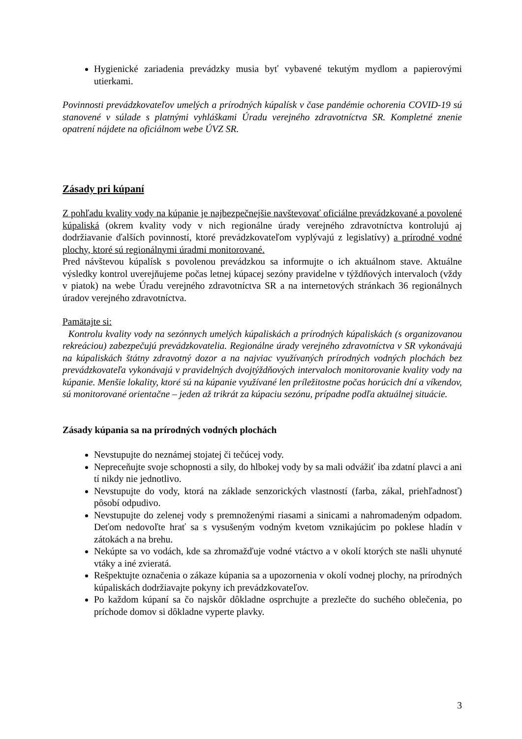Hygienické zariadenia prevádzky musia byť vybavené tekutým mydlom a papierovými utierkami.
Povinnosti prevádzkovateľov umelých a prírodných kúpalísk v čase pandémie ochorenia COVID-19 sú stanovené v súlade s platnými vyhláškami Úradu verejného zdravotníctva SR. Kompletné znenie opatrení nájdete na oficiálnom webe ÚVZ SR.
Zásady pri kúpaní
Z pohľadu kvality vody na kúpanie je najbezpečnejšie navštevovať oficiálne prevádzkované a povolené kúpaliská (okrem kvality vody v nich regionálne úrady verejného zdravotníctva kontrolujú aj dodržiavanie ďalších povinností, ktoré prevádzkovateľom vyplývajú z legislatívy) a prírodné vodné plochy, ktoré sú regionálnymi úradmi monitorované.
Pred návštevou kúpalísk s povolenou prevádzkou sa informujte o ich aktuálnom stave. Aktuálne výsledky kontrol uverejňujeme počas letnej kúpacej sezóny pravidelne v týždňových intervaloch (vždy v piatok) na webe Úradu verejného zdravotníctva SR a na internetových stránkach 36 regionálnych úradov verejného zdravotníctva.
Pamätajte si:
Kontrolu kvality vody na sezónnych umelých kúpaliskách a prírodných kúpaliskách (s organizovanou rekreáciou) zabezpečujú prevádzkovatelia. Regionálne úrady verejného zdravotníctva v SR vykonávajú na kúpaliskách štátny zdravotný dozor a na najviac využívaných prírodných vodných plochách bez prevádzkovateľa vykonávajú v pravidelných dvojtýždňových intervaloch monitorovanie kvality vody na kúpanie. Menšie lokality, ktoré sú na kúpanie využívané len príležitostne počas horúcich dní a víkendov, sú monitorované orientačne – jeden až trikrát za kúpaciu sezónu, prípadne podľa aktuálnej situácie.
Zásady kúpania sa na prírodných vodných plochách
Nevstupujte do neznámej stojatej či tečúcej vody.
Nepreceňujte svoje schopnosti a sily, do hlbokej vody by sa mali odvážiť iba zdatní plavci a ani tí nikdy nie jednotlivo.
Nevstupujte do vody, ktorá na základe senzorických vlastností (farba, zákal, priehľadnosť) pôsobí odpudivo.
Nevstupujte do zelenej vody s premnoženými riasami a sinicami a nahromadeným odpadom. Deťom nedovoľte hrať sa s vysušeným vodným kvetom vznikajúcim po poklese hladín v zátokách a na brehu.
Nekúpte sa vo vodách, kde sa zhromažďuje vodné vtáctvo a v okolí ktorých ste našli uhynuté vtáky a iné zvieratá.
Rešpektujte označenia o zákaze kúpania sa a upozornenia v okolí vodnej plochy, na prírodných kúpaliskách dodržiavajte pokyny ich prevádzkovateľov.
Po každom kúpaní sa čo najskôr dôkladne osprchujte a prezlečte do suchého oblečenia, po príchode domov si dôkladne vyperte plavky.
3